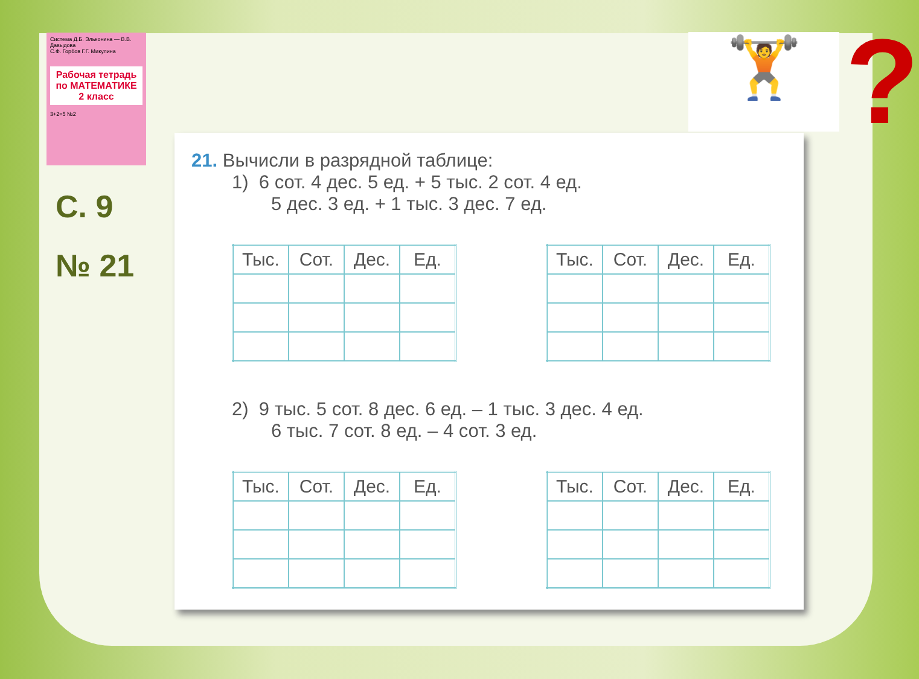Система Д.Б. Эльконина — В.В. Давыдова
С.Ф. Горбов Г.Г. Микулина
Рабочая тетрадь по МАТЕМАТИКЕ
2 класс
3+2=5 №2
С. 9
№ 21
🏋 ?
21. Вычисли в разрядной таблице:
1) 6 сот. 4 дес. 5 ед. + 5 тыс. 2 сот. 4 ед.
5 дес. 3 ед. + 1 тыс. 3 дес. 7 ед.
| Тыс. | Сот. | Дес. | Ед. |
| --- | --- | --- | --- |
| Тыс. | Сот. | Дес. | Ед. |
| --- | --- | --- | --- |
2) 9 тыс. 5 сот. 8 дес. 6 ед. – 1 тыс. 3 дес. 4 ед.
6 тыс. 7 сот. 8 ед. – 4 сот. 3 ед.
| Тыс. | Сот. | Дес. | Ед. |
| --- | --- | --- | --- |
| Тыс. | Сот. | Дес. | Ед. |
| --- | --- | --- | --- |